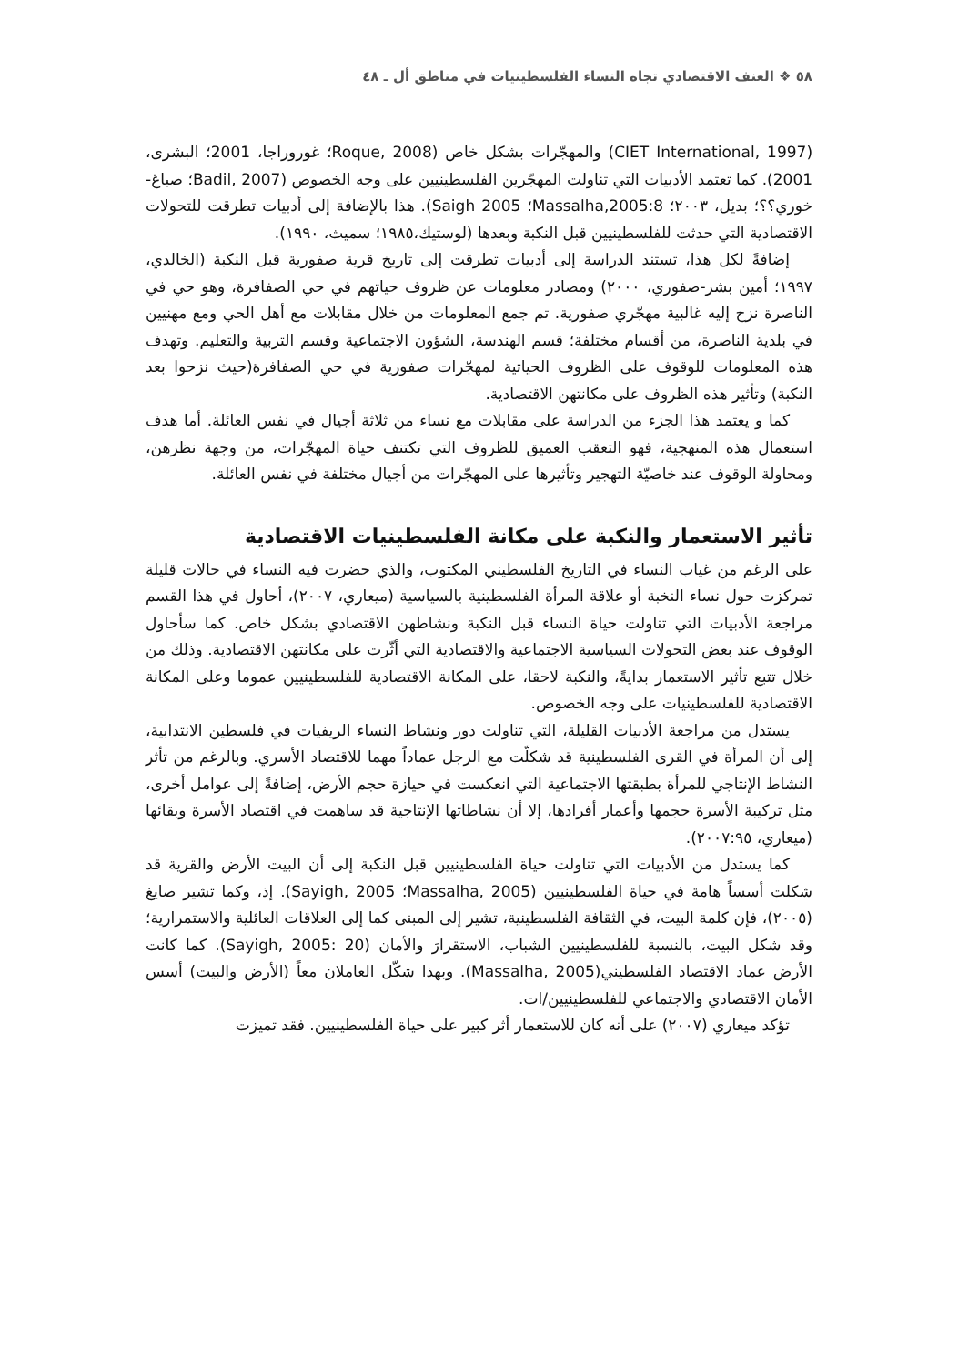٥٨ ❖ العنف الاقتصادي تجاه النساء الفلسطينيات في مناطق أل ـ ٤٨
(CIET International, 1997) والمهجّرات بشكل خاص (Roque, 2008؛ غوروراجا، 2001؛ البشرى، 2001). كما تعتمد الأدبيات التي تناولت المهجّرين الفلسطينيين على وجه الخصوص (Badil, 2007؛ صباغ-خوري؟؟؛ بديل، ٢٠٠٣؛ Massalha,2005:8؛ Saigh 2005). هذا بالإضافة إلى أدبيات تطرقت للتحولات الاقتصادية التي حدثت للفلسطينيين قبل النكبة وبعدها (لوستيك،١٩٨٥؛ سميث، ١٩٩٠).
إضافةً لكل هذا، تستند الدراسة إلى أدبيات تطرقت إلى تاريخ قرية صفورية قبل النكبة (الخالدي، ١٩٩٧؛ أمين بشر-صفوري، ٢٠٠٠) ومصادر معلومات عن ظروف حياتهم في حي الصفافرة، وهو حي في الناصرة نزح إليه غالبية مهجّري صفورية. تم جمع المعلومات من خلال مقابلات مع أهل الحي ومع مهنيين في بلدية الناصرة، من أقسام مختلفة؛ قسم الهندسة، الشؤون الاجتماعية وقسم التربية والتعليم. وتهدف هذه المعلومات للوقوف على الظروف الحياتية لمهجّرات صفورية في حي الصفافرة(حيث نزحوا بعد النكبة) وتأثير هذه الظروف على مكانتهن الاقتصادية.
كما و يعتمد هذا الجزء من الدراسة على مقابلات مع نساء من ثلاثة أجيال في نفس العائلة. أما هدف استعمال هذه المنهجية، فهو التعقب العميق للظروف التي تكتنف حياة المهجّرات، من وجهة نظرهن، ومحاولة الوقوف عند خاصيّة التهجير وتأثيرها على المهجّرات من أجيال مختلفة في نفس العائلة.
تأثير الاستعمار والنكبة على مكانة الفلسطينيات الاقتصادية
على الرغم من غياب النساء في التاريخ الفلسطيني المكتوب، والذي حضرت فيه النساء في حالات قليلة تمركزت حول نساء النخبة أو علاقة المرأة الفلسطينية بالسياسية (ميعاري، ٢٠٠٧)، أحاول في هذا القسم مراجعة الأدبيات التي تناولت حياة النساء قبل النكبة ونشاطهن الاقتصادي بشكل خاص. كما سأحاول الوقوف عند بعض التحولات السياسية الاجتماعية والاقتصادية التي أثّرت على مكانتهن الاقتصادية. وذلك من خلال تتبع تأثير الاستعمار بدايةً، والنكبة لاحقا، على المكانة الاقتصادية للفلسطينيين عموما وعلى المكانة الاقتصادية للفلسطينيات على وجه الخصوص.
يستدل من مراجعة الأدبيات القليلة، التي تناولت دور ونشاط النساء الريفيات في فلسطين الانتدابية، إلى أن المرأة في القرى الفلسطينية قد شكلّت مع الرجل عماداً مهما للاقتصاد الأسري. وبالرغم من تأثر النشاط الإنتاجي للمرأة بطبقتها الاجتماعية التي انعكست في حيازة حجم الأرض، إضافةً إلى عوامل أخرى، مثل تركيبة الأسرة حجمها وأعمار أفرادها، إلا أن نشاطاتها الإنتاجية قد ساهمت في اقتصاد الأسرة وبقائها (ميعاري، ٢٠٠٧:٩٥).
كما يستدل من الأدبيات التي تناولت حياة الفلسطينيين قبل النكبة إلى أن البيت الأرض والقرية قد شكلت أسساً هامة في حياة الفلسطينيين (Massalha, 2005؛ Sayigh, 2005). إذ، وكما تشير صايغ (٢٠٠٥)، فإن كلمة البيت، في الثقافة الفلسطينية، تشير إلى المبنى كما إلى العلاقات العائلية والاستمرارية؛ وقد شكل البيت، بالنسبة للفلسطينيين الشباب، الاستقرارَ والأمان (Sayigh, 2005: 20). كما كانت الأرض عماد الاقتصاد الفلسطيني(Massalha, 2005). وبهذا شكّل العاملان معاً (الأرض والبيت) أسس الأمان الاقتصادي والاجتماعي للفلسطينيين/ات.
تؤكد ميعاري (٢٠٠٧) على أنه كان للاستعمار أثر كبير على حياة الفلسطينيين. فقد تميزت